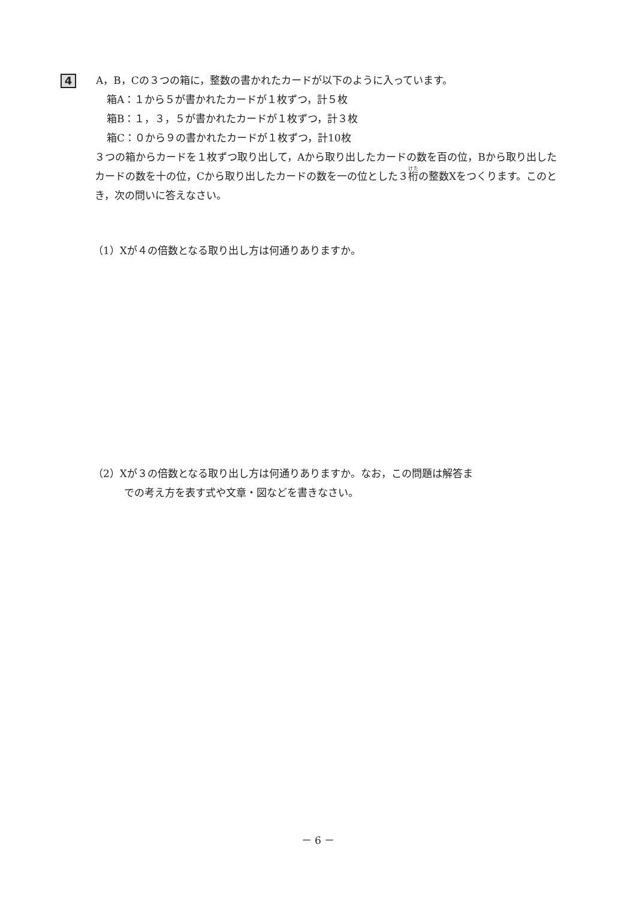4
A，B，Cの３つの箱に，整数の書かれたカードが以下のように入っています。
箱A：１から５が書かれたカードが１枚ずつ，計５枚
箱B：１，３，５が書かれたカードが１枚ずつ，計３枚
箱C：０から９の書かれたカードが１枚ずつ，計10枚
３つの箱からカードを１枚ずつ取り出して，Aから取り出したカードの数を百の位，Bから取り出したカードの数を十の位，Cから取り出したカードの数を一の位とした３桁の整数Xをつくります。このとき，次の問いに答えなさい。
（1）Xが４の倍数となる取り出し方は何通りありますか。
（2）Xが３の倍数となる取り出し方は何通りありますか。なお，この問題は解答ま
での考え方を表す式や文章・図などを書きなさい。
－ 6 －